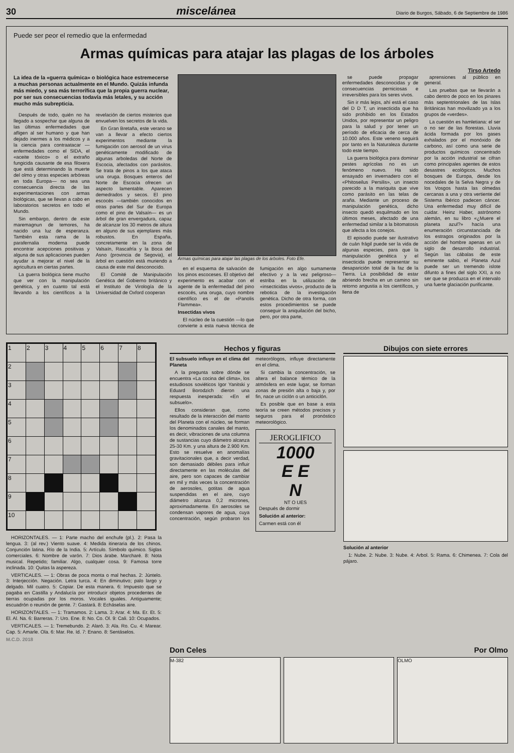30 miscelánea Diario de Burgos, Sábado, 6 de Septiembre de 1986
Puede ser peor el remedio que la enfermedad
Armas químicas para atajar las plagas de los árboles
Tirso Artedo
La idea de la «guerra química» o biológica hace estremecerse a muchas personas actualmente en el Mundo. Quizás infunda más miedo, y sea más terrorífica que la propia guerra nuclear, por ser sus consecuencias todavía más letales, y su acción mucho más subrepticia.
Después de todo, quién no ha llegado a sospechar que alguna de las últimas enfermedades que afligen al ser humano y que han dejado inermes a los médicos y a la ciencia para contraatacar —enfermedades como el SIDA, el «aceite tóxico» o el extraño fungicida causante de esa filoxera que está determinando la muerte del olmo y otras especies arbóreas en toda Europa— no sea una consecuencia directa de las experimentaciones con armas biológicas, que se llevan a cabo en laboratorios secretos en todo el Mundo.
Sin embargo, dentro de este maremagnun de temores, ha nacido una luz de esperanza. También esta rama de la parafernalia moderna puede encontrar acepciones positivas y alguna de sus aplicaciones pueden ayudar a mejorar el nivel de la agricultura en ciertas partes.
La guerra biológica tiene mucho que ver con la manipulación genética, y en cuanto tal está llevando a los científicos a la revelación de ciertos misterios que envuelven los secretos de la vida.
En Gran Bretaña, este verano se van a llevar a efecto ciertos experimentos mediante la fumigación con aerosol de un virus genéticamente modificado de algunas arboledas del Norte de Escocia, afectados con parásitos. Se trata de pinos a los que ataca una oruga. Bosques enteros del Norte de Escocia ofrecen un aspecto lamentable. Aparecen demedrados y secos. El pino escocés —también conocidos en otras partes del Sur de Europa como el pino de Valsaín— es un árbol de gran envergadura, capaz de alcanzar los 30 metros de altura en alguno de sus ejemplares más robustos. En España, concretamente en la zona de Valsaín, Rascafría y la Boca del Asno (provincia de Segovia), el árbol en cuestión está muriendo a causa de este mal desconocido.
El Comité de Manipulación Genética del Gobierno británico y el Instituto de Virología de la Universidad de Oxford cooperan
Armas químicas para atajar las plagas de los árboles. Foto Efe.
en el esquema de salvación de los pinos escoceses. El objetivo del experimento es acabar con el agente de la enfermedad del pino escocés, una oruga, cuyo nombre científico es el de «Panolis Flammea».
Insectidas vivos
El núcleo de la cuestión —lo que convierte a esta nueva técnica de fumigación en algo sumamente efectivo y a la vez peligroso— estriba en la utilización de «insecticidas vivos», producto de la rebotica de la investigación genética. Dicho de otra forma, con estos procedimientos se puede conseguir la aniquilación del bicho, pero, por otra parte,
se puede propagar enfermedades desconocidas y de consecuencias perniciosas e irreversibles para los seres vivos.
Sin ir más lejos, ahí está el caso del D D T, un insecticida que ha sido prohibido en los Estados Unidos, por representar un peligro para la salud y por tener un período de eficacia de cerca de 10.000 años. Este veneno seguirá por tanto en la Naturaleza durante todo este tiempo.
La guerra biológica para dominar pestes agrícolas no es un fenómeno nuevo. Ha sido ensayado en invernadero con el «Phitoseilus Persilis», un insecto parecido a la mariquita que vive como parásito en las telas de araña. Mediante un proceso de manipulación genética, dicho insecto quedó esquilmado en los últimos meses, afectado de una enfermedad similar a la bitomatosis que afecta a los conejos.
El episodio puede ser ilustrativo de cuán frágil puede ser la vida de algunas especies, para que la manipulación genética y el insecticida puede representar su desaparición total de la faz de la Tierra. La posibilidad de estar abriendo brecha en un camino sin retorno angustia a los científicos, y llena de
aprensiones al público en general.
Las pruebas que se llevarán a cabo dentro de poco en los pinares más septentrionales de las Islas Británicas han movilizado ya a los grupos de «verdes».
La cuestión es hamletiana: el ser o no ser de las florestas. Lluvia ácida formada por los gases exhalados por el monóxido de carbono, así como una serie de productos químicos concentrado por la acción industrial se cifran como principales agentes de estos desastres ecológicos. Muchos bosques de Europa, desde los nocedales de la Selva Negra y de los Vosgos hasta las olmedas cercanas a una y otra vertiente del Sistema Ibérico padecen cáncer. Una enfermedad muy difícil de cuidar. Heinz Haber, astrónomo alemán, en su libro «¿Muere el planeta azul?» hacía una enumeración circunstanciada de los estragos originados por la acción del hombre apenas en un siglo de desarrollo industrial. Según las cábalas de este eminente sabio, el Planeta Azul puede ser un tremendo islote difunto a fines del siglo XXI, a no ser que se produzca en el intervalo una fuerte glaciación purificante.
| 1 | 2 | 3 | 4 | 5 | 6 | 7 | 8 |
| 2 | | | | | | | |
| 3 | | | | | | | |
| 4 | | | | | | | |
| 5 | | | | | | | |
| 6 | | | | | | | |
| 7 | | | | | | | |
| 8 | | | | | | | |
| 9 | | | | | | | |
| 10 | | | | | | | |
HORIZONTALES. — 1: Parte macho del enchufe (pl.). 2: Pasa la lengua. 3: (al rev.) Viento suave. 4: Medida itineraria de los chinos. Conjunción latina. Río de la India. 5: Artículo. Símbolo químico. Siglas comerciales. 6: Nombre de varón. 7: Dios árabe. Marcharé. 8: Nota musical. Repetido; familiar. Algo, cualquier cosa. 9: Famosa torre inclinada. 10: Quitas la aspereza.
VERTICALES. — 1: Obras de poca monta o mal hechas. 2: Júntelo. 3: Interjección. Negación. Letra turca. 4: En diminutivo; palo largo y delgado. Mil cuatro. 5: Copiar. De esta manera. 6: Impuesto que se pagaba en Castilla y Andalucía por introducir objetos procedentes de tierras ocupadas por los moros. Vocales iguales. Antiguamente; escuadrón o reunión de gente. 7: Gastará. 8: Echáselas aire.
HORIZONTALES. — 1: Tramamos. 2: Lama. 3: Arar. 4: Ma. Er. Et. 5: El. Al. Na. 6: Barreras. 7: Uro. Ene. 8: No. Co. Ol. 9: Cali. 10: Ocupados.
VERTICALES. — 1: Tremebundo. 2: Alaró. 3: Ala. Ro. Cu. 4: Marear. Cap. 5: Amarle. Ola. 6: Mar. Re. Id. 7: Enano. 8: Sentáselos.
M.C.D. 2018
Hechos y figuras
El subsuelo influye en el clima del Planeta
A la pregunta sobre dónde se encuentra «La cocina del clima», los estudiosos soviéticos Igor Yanitski y Eduard Borodzich dieron una respuesta inesperada: «En el subsuelo».
Ellos consideran que, como resultado de la interacción del manto del Planeta con el núcleo, se forman los denominados canales del manto, es decir, vibraciones de una columna de sustancias cuyo diámetro alcanza 25-30 Km. y una altura de 2.900 Km. Esto se resuelve en anomalías gravitacionales que, a decir verdad, son demasiado débiles para influir directamente en las moléculas del aire, pero son capaces de cambiar en mil y más veces la concentración de aerosoles, gotitas de agua suspendidas en el aire, cuyo diámetro alcanza 0,2 micrones, aproximadamente. En aerosoles se condensan vapores de agua, cuya concentración, según probaron los meteorólogos, influye directamente en el clima.
Si cambia la concentración, se altera el balance térmico de la atmósfera en este lugar, se forman zonas de presión alta o baja y, por fin, nace un ciclón o un anticiclón.
Es posible que en base a esta teoría se creen métodos precisos y seguros para el pronóstico meteorológico.
JEROGLIFICO
1000
E E
N
NT O UES
Después de dormir
Solución al anterior:
Carmen está con él
Dibujos con siete errores
Solución al anterior
1: Nube. 2: Nube. 3: Nube. 4: Arbol. 5: Rama. 6: Chimenea. 7: Cola del pájaro.
Don Celes Por Olmo
M-382 OLMO